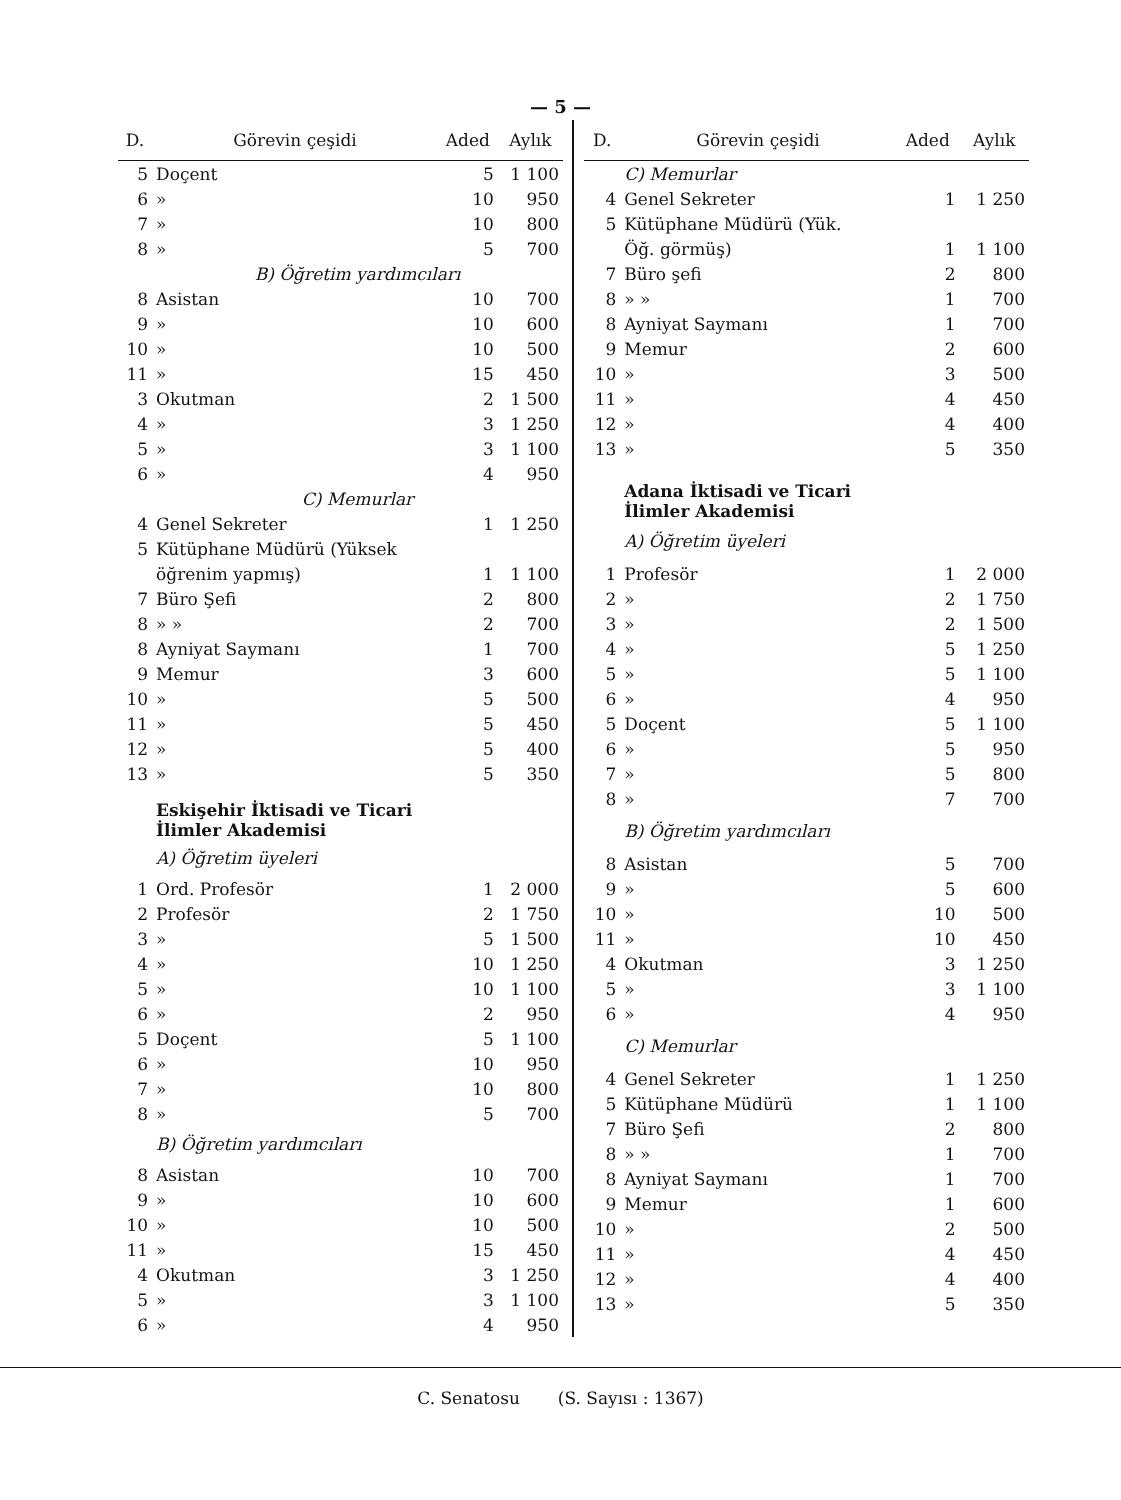— 5 —
| D. | Görevin çeşidi | Aded | Aylık |
| --- | --- | --- | --- |
| 5 | Doçent | 5 | 1 100 |
| 6 | » | 10 | 950 |
| 7 | » | 10 | 800 |
| 8 | » | 5 | 700 |
| | B) Öğretim yardımcıları | | |
| 8 | Asistan | 10 | 700 |
| 9 | » | 10 | 600 |
| 10 | » | 10 | 500 |
| 11 | » | 15 | 450 |
| 3 | Okutman | 2 | 1 500 |
| 4 | » | 3 | 1 250 |
| 5 | » | 3 | 1 100 |
| 6 | » | 4 | 950 |
| | C) Memurlar | | |
| 4 | Genel Sekreter | 1 | 1 250 |
| 5 | Kütüphane Müdürü (Yüksek | | |
| | öğrenim yapmış) | 1 | 1 100 |
| 7 | Büro Şefi | 2 | 800 |
| 8 | » » | 2 | 700 |
| 8 | Ayniyat Saymanı | 1 | 700 |
| 9 | Memur | 3 | 600 |
| 10 | » | 5 | 500 |
| 11 | » | 5 | 450 |
| 12 | » | 5 | 400 |
| 13 | » | 5 | 350 |
| | Eskişehir İktisadi ve Ticari İlimler Akademisi | | |
| | A) Öğretim üyeleri | | |
| 1 | Ord. Profesör | 1 | 2 000 |
| 2 | Profesör | 2 | 1 750 |
| 3 | » | 5 | 1 500 |
| 4 | » | 10 | 1 250 |
| 5 | » | 10 | 1 100 |
| 6 | » | 2 | 950 |
| 5 | Doçent | 5 | 1 100 |
| 6 | » | 10 | 950 |
| 7 | » | 10 | 800 |
| 8 | » | 5 | 700 |
| | B) Öğretim yardımcıları | | |
| 8 | Asistan | 10 | 700 |
| 9 | » | 10 | 600 |
| 10 | » | 10 | 500 |
| 11 | » | 15 | 450 |
| 4 | Okutman | 3 | 1 250 |
| 5 | » | 3 | 1 100 |
| 6 | » | 4 | 950 |
| D. | Görevin çeşidi | Aded | Aylık |
| --- | --- | --- | --- |
| | C) Memurlar | | |
| 4 | Genel Sekreter | 1 | 1 250 |
| 5 | Kütüphane Müdürü (Yük. | | |
| | Öğ. görmüş) | 1 | 1 100 |
| 7 | Büro şefi | 2 | 800 |
| 8 | » » | 1 | 700 |
| 8 | Ayniyat Saymanı | 1 | 700 |
| 9 | Memur | 2 | 600 |
| 10 | » | 3 | 500 |
| 11 | » | 4 | 450 |
| 12 | » | 4 | 400 |
| 13 | » | 5 | 350 |
| | Adana İktisadi ve Ticari İlimler Akademisi | | |
| | A) Öğretim üyeleri | | |
| 1 | Profesör | 1 | 2 000 |
| 2 | » | 2 | 1 750 |
| 3 | » | 2 | 1 500 |
| 4 | » | 5 | 1 250 |
| 5 | » | 5 | 1 100 |
| 6 | » | 4 | 950 |
| 5 | Doçent | 5 | 1 100 |
| 6 | » | 5 | 950 |
| 7 | » | 5 | 800 |
| 8 | » | 7 | 700 |
| | B) Öğretim yardımcıları | | |
| 8 | Asistan | 5 | 700 |
| 9 | » | 5 | 600 |
| 10 | » | 10 | 500 |
| 11 | » | 10 | 450 |
| 4 | Okutman | 3 | 1 250 |
| 5 | » | 3 | 1 100 |
| 6 | » | 4 | 950 |
| | C) Memurlar | | |
| 4 | Genel Sekreter | 1 | 1 250 |
| 5 | Kütüphane Müdürü | 1 | 1 100 |
| 7 | Büro Şefi | 2 | 800 |
| 8 | » » | 1 | 700 |
| 8 | Ayniyat Saymanı | 1 | 700 |
| 9 | Memur | 1 | 600 |
| 10 | » | 2 | 500 |
| 11 | » | 4 | 450 |
| 12 | » | 4 | 400 |
| 13 | » | 5 | 350 |
C. Senatosu (S. Sayısı : 1367)